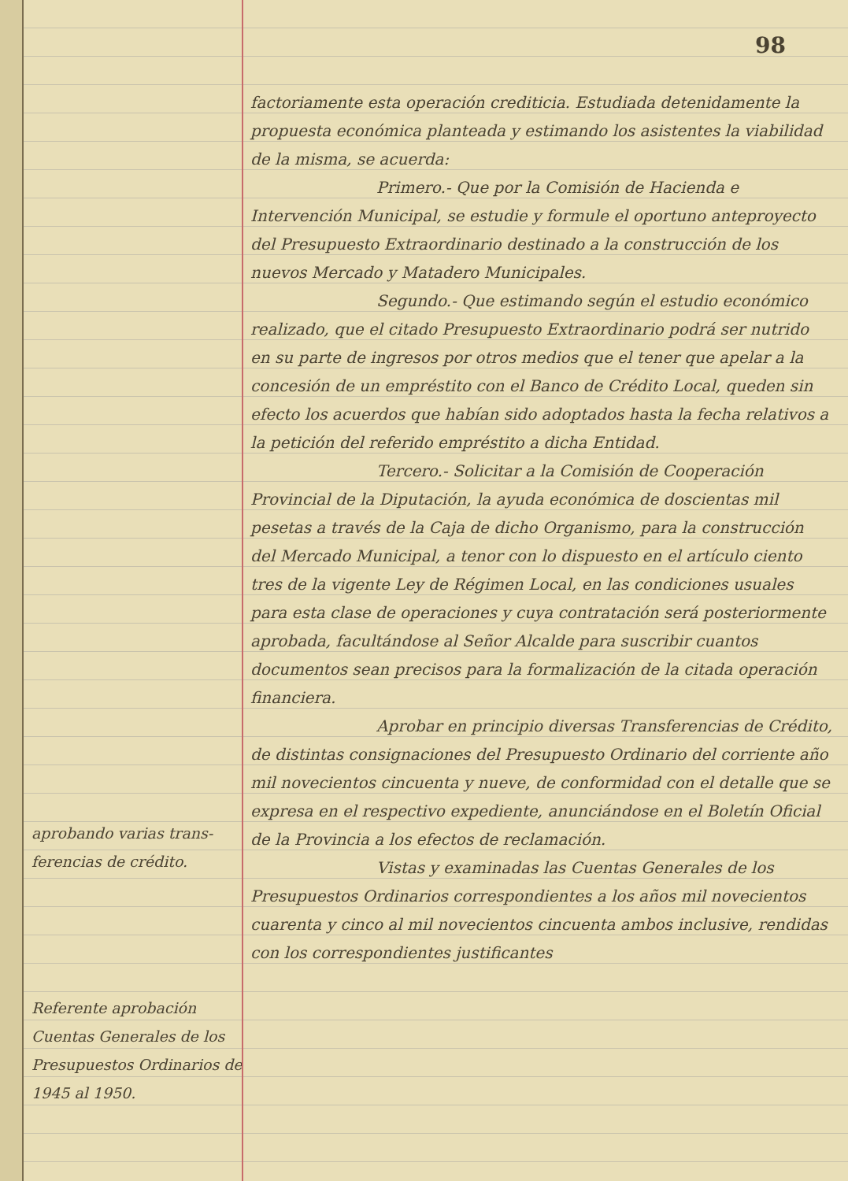aprobando varias trans-ferencias de crédito.
Referente aprobación Cuentas Generales de los Presupuestos Ordinarios de 1945 al 1950.
98
factoriamente esta operación crediticia. Estudiada detenidamente la propuesta económica planteada y estimando los asistentes la viabilidad de la misma, se acuerda:
Primero.- Que por la Comisión de Hacienda e Intervención Municipal, se estudie y formule el oportuno anteproyecto del Presupuesto Extraordinario destinado a la construcción de los nuevos Mercado y Matadero Municipales.
Segundo.- Que estimando según el estudio económico realizado, que el citado Presupuesto Extraordinario podrá ser nutrido en su parte de ingresos por otros medios que el tener que apelar a la concesión de un empréstito con el Banco de Crédito Local, queden sin efecto los acuerdos que habían sido adoptados hasta la fecha relativos a la petición del referido empréstito a dicha Entidad.
Tercero.- Solicitar a la Comisión de Cooperación Provincial de la Diputación, la ayuda económica de doscientas mil pesetas a través de la Caja de dicho Organismo, para la construcción del Mercado Municipal, a tenor con lo dispuesto en el artículo ciento tres de la vigente Ley de Régimen Local, en las condiciones usuales para esta clase de operaciones y cuya contratación será posteriormente aprobada, facultándose al Señor Alcalde para suscribir cuantos documentos sean precisos para la formalización de la citada operación financiera.
Aprobar en principio diversas Transferencias de Crédito, de distintas consignaciones del Presupuesto Ordinario del corriente año mil novecientos cincuenta y nueve, de conformidad con el detalle que se expresa en el respectivo expediente, anunciándose en el Boletín Oficial de la Provincia a los efectos de reclamación.
Vistas y examinadas las Cuentas Generales de los Presupuestos Ordinarios correspondientes a los años mil novecientos cuarenta y cinco al mil novecientos cincuenta ambos inclusive, rendidas con los correspondientes justificantes